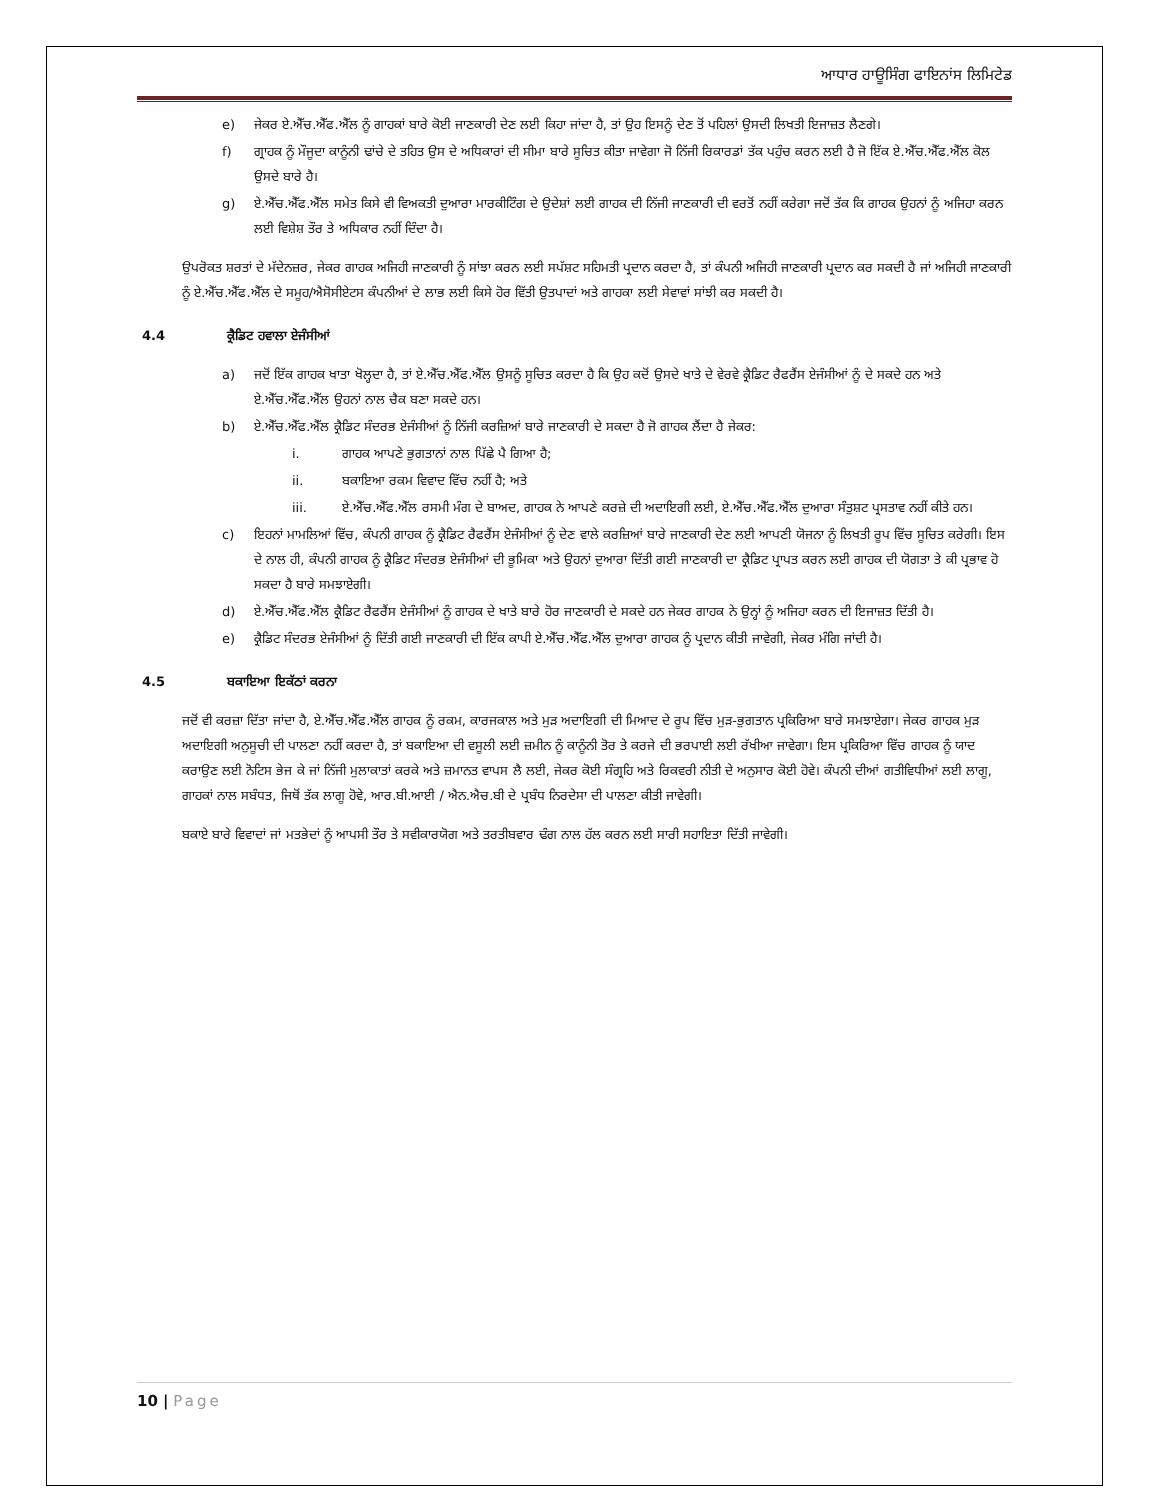ਆਧਾਰ ਹਾਊਸਿੰਗ ਫਾਇਨਾਂਸ ਲਿਮਿਟੇਡ
e) ਜੇਕਰ ਏ.ਐੱਚ.ਐੱਫ.ਐੱਲ ਨੂੰ ਗਾਹਕਾਂ ਬਾਰੇ ਕੋਈ ਜਾਣਕਾਰੀ ਦੇਣ ਲਈ ਕਿਹਾ ਜਾਂਦਾ ਹੈ, ਤਾਂ ਉਹ ਇਸਨੂੰ ਦੇਣ ਤੋਂ ਪਹਿਲਾਂ ਉਸਦੀ ਲਿਖਤੀ ਇਜਾਜ਼ਤ ਲੈਣਗੇ।
f) ਗ੍ਰਾਹਕ ਨੂੰ ਮੌਜੂਦਾ ਕਾਨੂੰਨੀ ਢਾਂਚੇ ਦੇ ਤਹਿਤ ਉਸ ਦੇ ਅਧਿਕਾਰਾਂ ਦੀ ਸੀਮਾ ਬਾਰੇ ਸੂਚਿਤ ਕੀਤਾ ਜਾਵੇਗਾ ਜੋ ਨਿੱਜੀ ਰਿਕਾਰਡਾਂ ਤੱਕ ਪਹੁੰਚ ਕਰਨ ਲਈ ਹੈ ਜੋ ਇੱਕ ਏ.ਐੱਚ.ਐੱਫ.ਐੱਲ ਕੋਲ ਉਸਦੇ ਬਾਰੇ ਹੈ।
g) ਏ.ਐੱਚ.ਐੱਫ.ਐੱਲ ਸਮੇਤ ਕਿਸੇ ਵੀ ਵਿਅਕਤੀ ਦੁਆਰਾ ਮਾਰਕੀਟਿੰਗ ਦੇ ਉਦੇਸ਼ਾਂ ਲਈ ਗਾਹਕ ਦੀ ਨਿੱਜੀ ਜਾਣਕਾਰੀ ਦੀ ਵਰਤੋਂ ਨਹੀਂ ਕਰੇਗਾ ਜਦੋਂ ਤੱਕ ਕਿ ਗਾਹਕ ਉਹਨਾਂ ਨੂੰ ਅਜਿਹਾ ਕਰਨ ਲਈ ਵਿਸ਼ੇਸ਼ ਤੌਰ ਤੇ ਅਧਿਕਾਰ ਨਹੀਂ ਦਿੰਦਾ ਹੈ।
ਉਪਰੋਕਤ ਸ਼ਰਤਾਂ ਦੇ ਮੱਦੇਨਜ਼ਰ, ਜੇਕਰ ਗਾਹਕ ਅਜਿਹੀ ਜਾਣਕਾਰੀ ਨੂੰ ਸਾਂਝਾ ਕਰਨ ਲਈ ਸਪੱਸ਼ਟ ਸਹਿਮਤੀ ਪ੍ਰਦਾਨ ਕਰਦਾ ਹੈ, ਤਾਂ ਕੰਪਨੀ ਅਜਿਹੀ ਜਾਣਕਾਰੀ ਪ੍ਰਦਾਨ ਕਰ ਸਕਦੀ ਹੈ ਜਾਂ ਅਜਿਹੀ ਜਾਣਕਾਰੀ ਨੂੰ ਏ.ਐੱਚ.ਐੱਫ.ਐੱਲ ਦੇ ਸਮੂਹ/ਐਸੋਸੀਏਟਸ ਕੰਪਨੀਆਂ ਦੇ ਲਾਭ ਲਈ ਕਿਸੇ ਹੋਰ ਵਿੱਤੀ ਉਤਪਾਦਾਂ ਅਤੇ ਗਾਹਕਾ ਲਈ ਸੇਵਾਵਾਂ ਸਾਂਝੀ ਕਰ ਸਕਦੀ ਹੈ।
4.4 ਕ੍ਰੈਡਿਟ ਹਵਾਲਾ ਏਜੰਸੀਆਂ
a) ਜਦੋਂ ਇੱਕ ਗਾਹਕ ਖਾਤਾ ਖੋਲ੍ਹਦਾ ਹੈ, ਤਾਂ ਏ.ਐੱਚ.ਐੱਫ.ਐੱਲ ਉਸਨੂੰ ਸੂਚਿਤ ਕਰਦਾ ਹੈ ਕਿ ਉਹ ਕਦੋਂ ਉਸਦੇ ਖਾਤੇ ਦੇ ਵੇਰਵੇ ਕ੍ਰੈਡਿਟ ਰੈਫਰੈਂਸ ਏਜੰਸੀਆਂ ਨੂੰ ਦੇ ਸਕਦੇ ਹਨ ਅਤੇ ਏ.ਐੱਚ.ਐੱਫ.ਐੱਲ ਉਹਨਾਂ ਨਾਲ ਚੈਕ ਬਣਾ ਸਕਦੇ ਹਨ।
b) ਏ.ਐੱਚ.ਐੱਫ.ਐੱਲ ਕ੍ਰੈਡਿਟ ਸੰਦਰਭ ਏਜੰਸੀਆਂ ਨੂੰ ਨਿੱਜੀ ਕਰਜ਼ਿਆਂ ਬਾਰੇ ਜਾਣਕਾਰੀ ਦੇ ਸਕਦਾ ਹੈ ਜੋ ਗਾਹਕ ਲੈਂਦਾ ਹੈ ਜੇਕਰ:
i. ਗਾਹਕ ਆਪਣੇ ਭੁਗਤਾਨਾਂ ਨਾਲ ਪਿੱਛੇ ਪੈ ਗਿਆ ਹੈ;
ii. ਬਕਾਇਆ ਰਕਮ ਵਿਵਾਦ ਵਿੱਚ ਨਹੀਂ ਹੈ; ਅਤੇ
iii. ਏ.ਐੱਚ.ਐੱਫ.ਐੱਲ ਰਸਮੀ ਮੰਗ ਦੇ ਬਾਅਦ, ਗਾਹਕ ਨੇ ਆਪਣੇ ਕਰਜ਼ੇ ਦੀ ਅਦਾਇਗੀ ਲਈ, ਏ.ਐੱਚ.ਐੱਫ.ਐੱਲ ਦੁਆਰਾ ਸੰਤੁਸ਼ਟ ਪ੍ਰਸਤਾਵ ਨਹੀਂ ਕੀਤੇ ਹਨ।
c) ਇਹਨਾਂ ਮਾਮਲਿਆਂ ਵਿੱਚ, ਕੰਪਨੀ ਗਾਹਕ ਨੂੰ ਕ੍ਰੈਡਿਟ ਰੈਫਰੈਂਸ ਏਜੰਸੀਆਂ ਨੂੰ ਦੇਣ ਵਾਲੇ ਕਰਜ਼ਿਆਂ ਬਾਰੇ ਜਾਣਕਾਰੀ ਦੇਣ ਲਈ ਆਪਣੀ ਯੋਜਨਾ ਨੂੰ ਲਿਖਤੀ ਰੂਪ ਵਿੱਚ ਸੂਚਿਤ ਕਰੇਗੀ। ਇਸ ਦੇ ਨਾਲ ਹੀ, ਕੰਪਨੀ ਗਾਹਕ ਨੂੰ ਕ੍ਰੈਡਿਟ ਸੰਦਰਭ ਏਜੰਸੀਆਂ ਦੀ ਭੂਮਿਕਾ ਅਤੇ ਉਹਨਾਂ ਦੁਆਰਾ ਦਿੱਤੀ ਗਈ ਜਾਣਕਾਰੀ ਦਾ ਕ੍ਰੈਡਿਟ ਪ੍ਰਾਪਤ ਕਰਨ ਲਈ ਗਾਹਕ ਦੀ ਯੋਗਤਾ ਤੇ ਕੀ ਪ੍ਰਭਾਵ ਹੋ ਸਕਦਾ ਹੈ ਬਾਰੇ ਸਮਝਾਏਗੀ।
d) ਏ.ਐੱਚ.ਐੱਫ.ਐੱਲ ਕ੍ਰੈਡਿਟ ਰੈਫਰੈਂਸ ਏਜੰਸੀਆਂ ਨੂੰ ਗਾਹਕ ਦੇ ਖਾਤੇ ਬਾਰੇ ਹੋਰ ਜਾਣਕਾਰੀ ਦੇ ਸਕਦੇ ਹਨ ਜੇਕਰ ਗਾਹਕ ਨੇ ਉਨ੍ਹਾਂ ਨੂੰ ਅਜਿਹਾ ਕਰਨ ਦੀ ਇਜਾਜ਼ਤ ਦਿੱਤੀ ਹੈ।
e) ਕ੍ਰੈਡਿਟ ਸੰਦਰਭ ਏਜੰਸੀਆਂ ਨੂੰ ਦਿੱਤੀ ਗਈ ਜਾਣਕਾਰੀ ਦੀ ਇੱਕ ਕਾਪੀ ਏ.ਐੱਚ.ਐੱਫ.ਐੱਲ ਦੁਆਰਾ ਗਾਹਕ ਨੂੰ ਪ੍ਰਦਾਨ ਕੀਤੀ ਜਾਵੇਗੀ, ਜੇਕਰ ਮੰਗਿ ਜਾਂਦੀ ਹੈ।
4.5 ਬਕਾਇਆ ਇਕੱਠਾਂ ਕਰਨਾ
ਜਦੋਂ ਵੀ ਕਰਜ਼ਾ ਦਿੱਤਾ ਜਾਂਦਾ ਹੈ, ਏ.ਐੱਚ.ਐੱਫ.ਐੱਲ ਗਾਹਕ ਨੂੰ ਰਕਮ, ਕਾਰਜਕਾਲ ਅਤੇ ਮੁੜ ਅਦਾਇਗੀ ਦੀ ਮਿਆਦ ਦੇ ਰੂਪ ਵਿੱਚ ਮੁੜ-ਭੁਗਤਾਨ ਪ੍ਰਕਿਰਿਆ ਬਾਰੇ ਸਮਝਾਏਗਾ। ਜੇਕਰ ਗਾਹਕ ਮੁੜ ਅਦਾਇਗੀ ਅਨੁਸੂਚੀ ਦੀ ਪਾਲਣਾ ਨਹੀਂ ਕਰਦਾ ਹੈ, ਤਾਂ ਬਕਾਇਆ ਦੀ ਵਸੂਲੀ ਲਈ ਜ਼ਮੀਨ ਨੂੰ ਕਾਨੂੰਨੀ ਤੋਰ ਤੇ ਕਰਜੇ ਦੀ ਭਰਪਾਈ ਲਈ ਰੱਖੀਆ ਜਾਵੇਗਾ। ਇਸ ਪ੍ਰਕਿਰਿਆ ਵਿੱਚ ਗਾਹਕ ਨੂੰ ਯਾਦ ਕਰਾਉਣ ਲਈ ਨੋਟਿਸ ਭੇਜ ਕੇ ਜਾਂ ਨਿੱਜੀ ਮੁਲਾਕਾਤਾਂ ਕਰਕੇ ਅਤੇ ਜ਼ਮਾਨਤ ਵਾਪਸ ਲੈ ਲਈ, ਜੇਕਰ ਕੋਈ ਸੰਗ੍ਰਹਿ ਅਤੇ ਰਿਕਵਰੀ ਨੀਤੀ ਦੇ ਅਨੁਸਾਰ ਕੋਈ ਹੋਵੇ। ਕੰਪਨੀ ਦੀਆਂ ਗਤੀਵਿਧੀਆਂ ਲਈ ਲਾਗੂ, ਗਾਹਕਾਂ ਨਾਲ ਸਬੰਧਤ, ਜਿਥੋਂ ਤੱਕ ਲਾਗੂ ਹੋਵੇ, ਆਰ.ਬੀ.ਆਈ / ਐਨ.ਐਚ.ਬੀ ਦੇ ਪ੍ਰਬੰਧ ਨਿਰਦੇਸਾ ਦੀ ਪਾਲਣਾ ਕੀਤੀ ਜਾਵੇਗੀ।
ਬਕਾਏ ਬਾਰੇ ਵਿਵਾਦਾਂ ਜਾਂ ਮਤਭੇਦਾਂ ਨੂੰ ਆਪਸੀ ਤੌਰ ਤੇ ਸਵੀਕਾਰਯੋਗ ਅਤੇ ਤਰਤੀਬਵਾਰ ਢੰਗ ਨਾਲ ਹੱਲ ਕਰਨ ਲਈ ਸਾਰੀ ਸਹਾਇਤਾ ਦਿੱਤੀ ਜਾਵੇਗੀ।
10 | Page